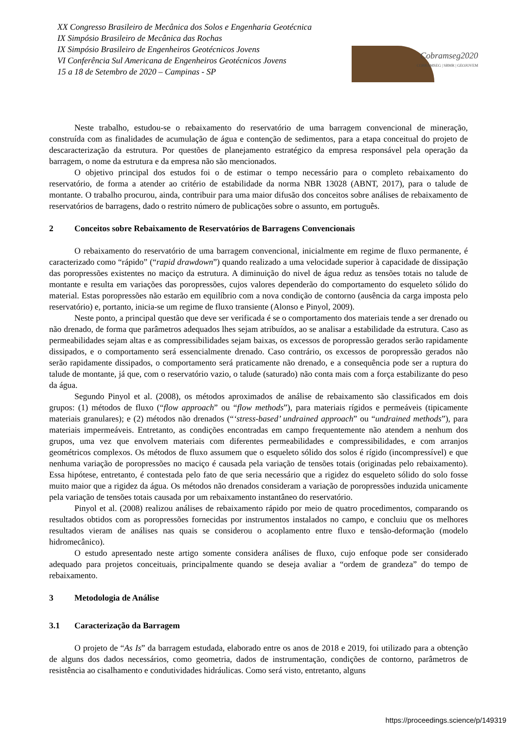XX Congresso Brasileiro de Mecânica dos Solos e Engenharia Geotécnica
IX Simpósio Brasileiro de Mecânica das Rochas
IX Simpósio Brasileiro de Engenheiros Geotécnicos Jovens
VI Conferência Sul Americana de Engenheiros Geotécnicos Jovens
15 a 18 de Setembro de 2020 – Campinas - SP
Cobramseg2020
COBRAMSEG | SBMR | GEOJOVEM
Neste trabalho, estudou-se o rebaixamento do reservatório de uma barragem convencional de mineração, construída com as finalidades de acumulação de água e contenção de sedimentos, para a etapa conceitual do projeto de descaracterização da estrutura. Por questões de planejamento estratégico da empresa responsável pela operação da barragem, o nome da estrutura e da empresa não são mencionados.
O objetivo principal dos estudos foi o de estimar o tempo necessário para o completo rebaixamento do reservatório, de forma a atender ao critério de estabilidade da norma NBR 13028 (ABNT, 2017), para o talude de montante. O trabalho procurou, ainda, contribuir para uma maior difusão dos conceitos sobre análises de rebaixamento de reservatórios de barragens, dado o restrito número de publicações sobre o assunto, em português.
2 Conceitos sobre Rebaixamento de Reservatórios de Barragens Convencionais
O rebaixamento do reservatório de uma barragem convencional, inicialmente em regime de fluxo permanente, é caracterizado como “rápido” (“rapid drawdown”) quando realizado a uma velocidade superior à capacidade de dissipação das poropressões existentes no maciço da estrutura. A diminuição do nivel de água reduz as tensões totais no talude de montante e resulta em variações das poropressões, cujos valores dependerão do comportamento do esqueleto sólido do material. Estas poropressões não estarão em equilíbrio com a nova condição de contorno (ausência da carga imposta pelo reservatório) e, portanto, inicia-se um regime de fluxo transiente (Alonso e Pinyol, 2009).
Neste ponto, a principal questão que deve ser verificada é se o comportamento dos materiais tende a ser drenado ou não drenado, de forma que parâmetros adequados lhes sejam atribuídos, ao se analisar a estabilidade da estrutura. Caso as permeabilidades sejam altas e as compressibilidades sejam baixas, os excessos de poropressão gerados serão rapidamente dissipados, e o comportamento será essencialmente drenado. Caso contrário, os excessos de poropressão gerados não serão rapidamente dissipados, o comportamento será praticamente não drenado, e a consequência pode ser a ruptura do talude de montante, já que, com o reservatório vazio, o talude (saturado) não conta mais com a força estabilizante do peso da água.
Segundo Pinyol et al. (2008), os métodos aproximados de análise de rebaixamento são classificados em dois grupos: (1) métodos de fluxo (“flow approach” ou “flow methods”), para materiais rígidos e permeáveis (tipicamente materiais granulares); e (2) métodos não drenados (“‘stress-based’ undrained approach” ou “undrained methods”), para materiais impermeáveis. Entretanto, as condições encontradas em campo frequentemente não atendem a nenhum dos grupos, uma vez que envolvem materiais com diferentes permeabilidades e compressibilidades, e com arranjos geométricos complexos. Os métodos de fluxo assumem que o esqueleto sólido dos solos é rígido (incompressível) e que nenhuma variação de poropressões no maciço é causada pela variação de tensões totais (originadas pelo rebaixamento). Essa hipótese, entretanto, é contestada pelo fato de que seria necessário que a rigidez do esqueleto sólido do solo fosse muito maior que a rigidez da água. Os métodos não drenados consideram a variação de poropressões induzida unicamente pela variação de tensões totais causada por um rebaixamento instantâneo do reservatório.
Pinyol et al. (2008) realizou análises de rebaixamento rápido por meio de quatro procedimentos, comparando os resultados obtidos com as poropressões fornecidas por instrumentos instalados no campo, e concluiu que os melhores resultados vieram de análises nas quais se considerou o acoplamento entre fluxo e tensão-deformação (modelo hidromecânico).
O estudo apresentado neste artigo somente considera análises de fluxo, cujo enfoque pode ser considerado adequado para projetos conceituais, principalmente quando se deseja avaliar a “ordem de grandeza” do tempo de rebaixamento.
3 Metodologia de Análise
3.1 Caracterização da Barragem
O projeto de “As Is” da barragem estudada, elaborado entre os anos de 2018 e 2019, foi utilizado para a obtenção de alguns dos dados necessários, como geometria, dados de instrumentação, condições de contorno, parâmetros de resistência ao cisalhamento e condutividades hidráulicas. Como será visto, entretanto, alguns
https://proceedings.science/p/149319